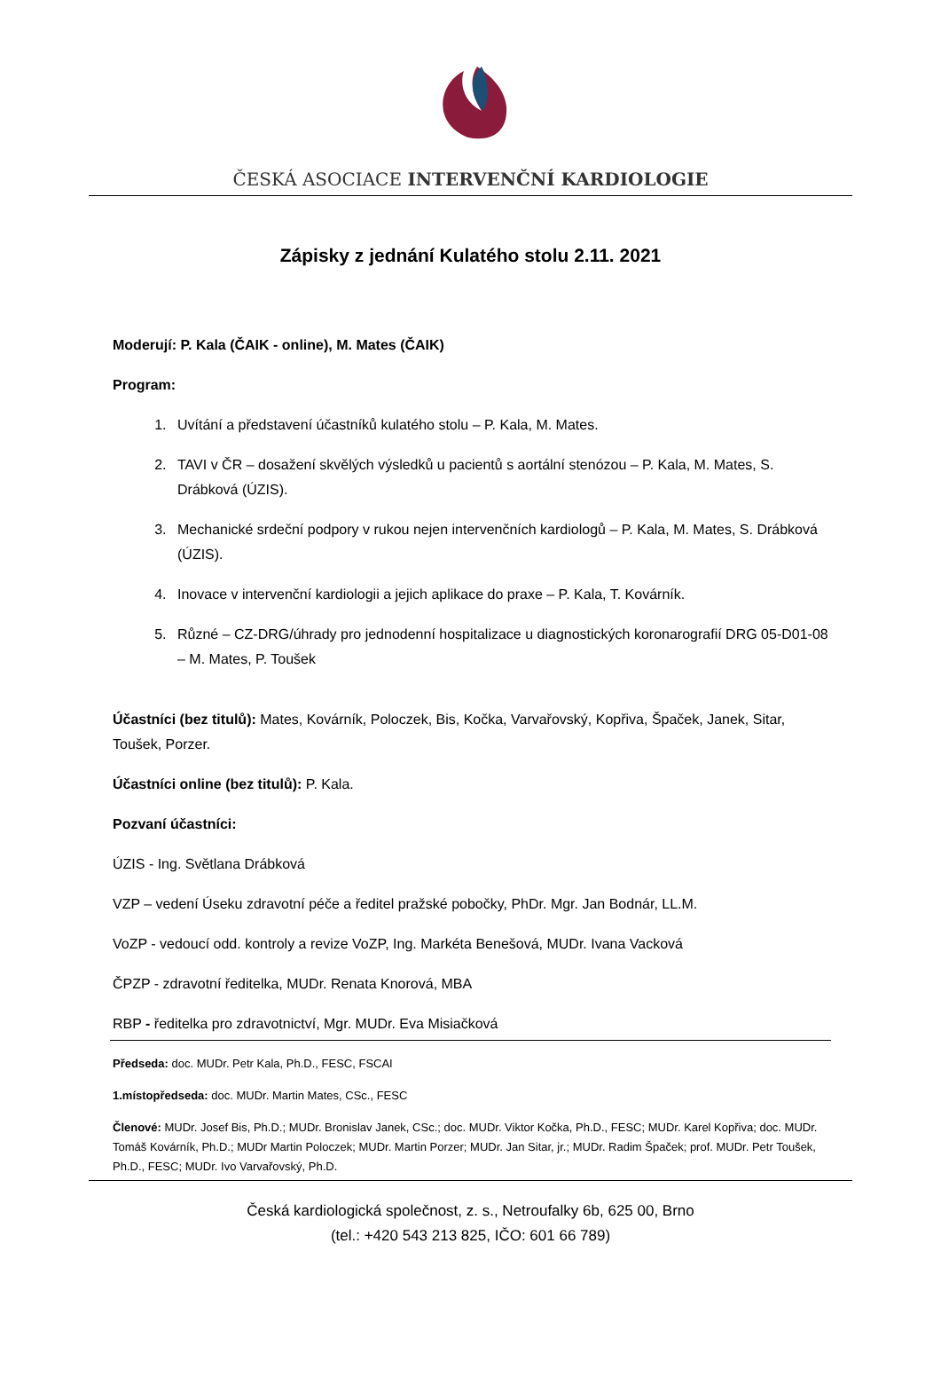ČESKÁ ASOCIACE INTERVENČNÍ KARDIOLOGIE
Zápisky z jednání Kulatého stolu 2.11. 2021
Moderují: P. Kala (ČAIK - online), M. Mates (ČAIK)
Program:
1. Uvítání a představení účastníků kulatého stolu – P. Kala, M. Mates.
2. TAVI v ČR – dosažení skvělých výsledků u pacientů s aortální stenózou – P. Kala, M. Mates, S. Drábková (ÚZIS).
3. Mechanické srdeční podpory v rukou nejen intervenčních kardiologů – P. Kala, M. Mates, S. Drábková (ÚZIS).
4. Inovace v intervenční kardiologii a jejich aplikace do praxe – P. Kala, T. Kovárník.
5. Různé – CZ-DRG/úhrady pro jednodenní hospitalizace u diagnostických koronarografií DRG 05-D01-08 – M. Mates, P. Toušek
Účastníci (bez titulů): Mates, Kovárník, Poloczek, Bis, Kočka, Varvařovský, Kopřiva, Špaček, Janek, Sitar, Toušek, Porzer.
Účastníci online (bez titulů): P. Kala.
Pozvaní účastníci:
ÚZIS - Ing. Světlana Drábková
VZP – vedení Úseku zdravotní péče a ředitel pražské pobočky, PhDr. Mgr. Jan Bodnár, LL.M.
VoZP - vedoucí odd. kontroly a revize VoZP, Ing. Markéta Benešová, MUDr. Ivana Vacková
ČPZP - zdravotní ředitelka, MUDr. Renata Knorová, MBA
RBP - ředitelka pro zdravotnictví, Mgr. MUDr. Eva Misiačková
Předseda: doc. MUDr. Petr Kala, Ph.D., FESC, FSCAI
1.místopředseda: doc. MUDr. Martin Mates, CSc., FESC
Členové: MUDr. Josef Bis, Ph.D.; MUDr. Bronislav Janek, CSc.; doc. MUDr. Viktor Kočka, Ph.D., FESC; MUDr. Karel Kopřiva; doc. MUDr. Tomáš Kovárník, Ph.D.; MUDr Martin Poloczek; MUDr. Martin Porzer; MUDr. Jan Sitar, jr.; MUDr. Radim Špaček; prof. MUDr. Petr Toušek, Ph.D., FESC; MUDr. Ivo Varvařovský, Ph.D.
Česká kardiologická společnost, z. s., Netroufalky 6b, 625 00, Brno
(tel.: +420 543 213 825, IČO: 601 66 789)